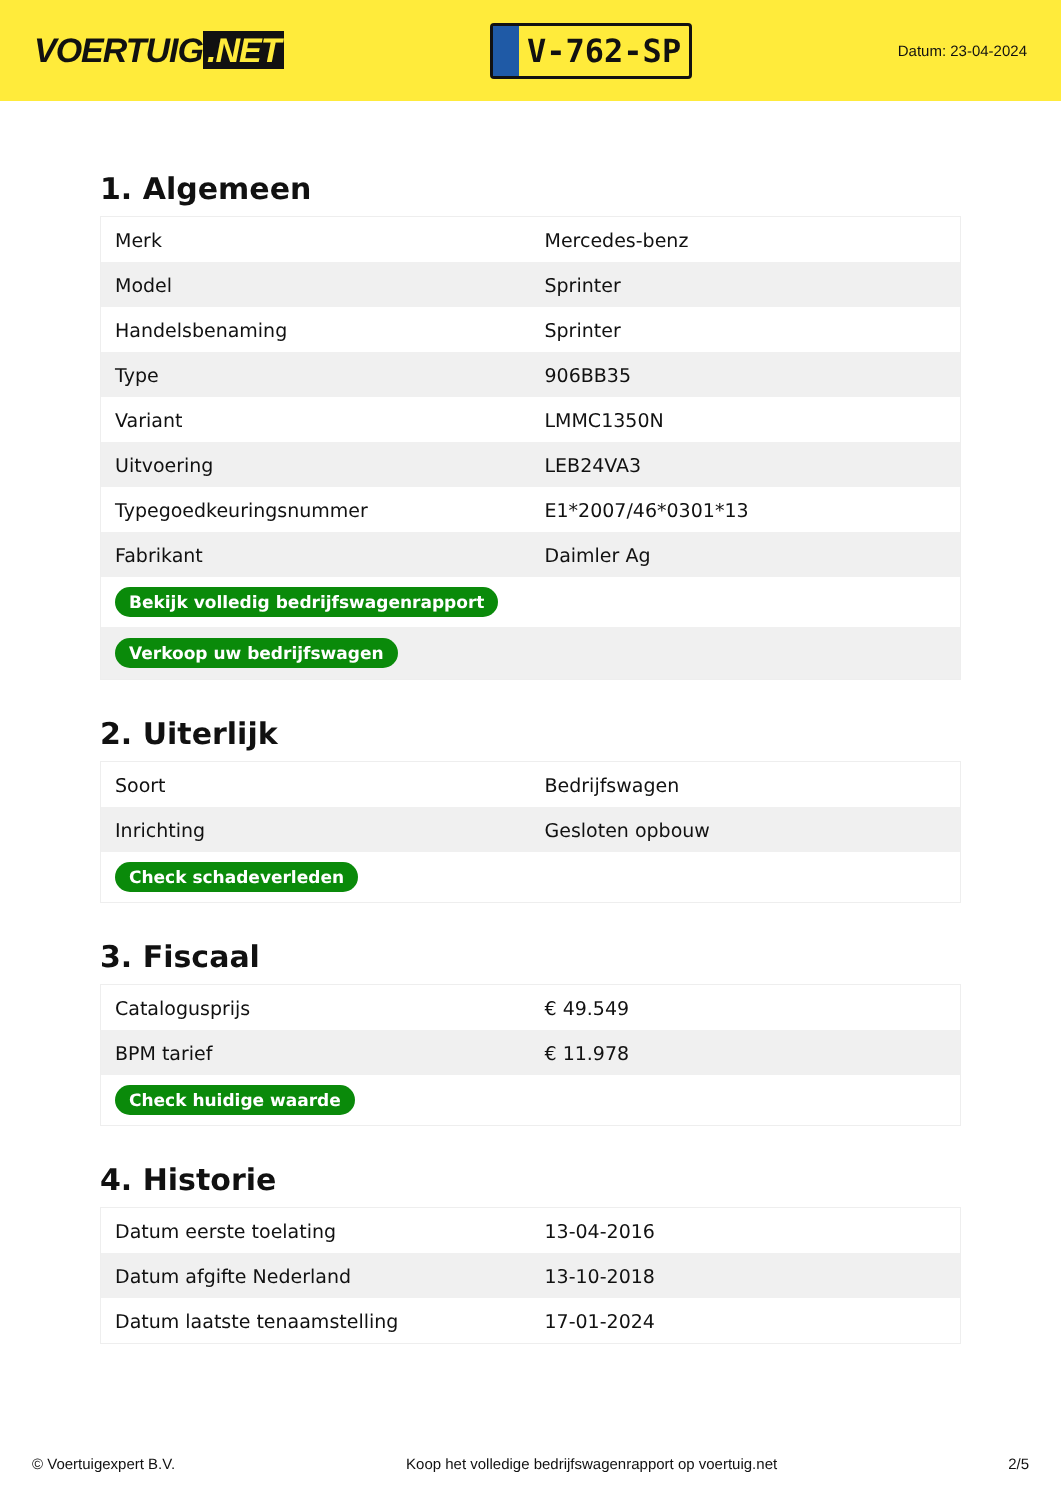VOERTUIG.NET
V-762-SP
Datum: 23-04-2024
1. Algemeen
| Merk | Mercedes-benz |
| Model | Sprinter |
| Handelsbenaming | Sprinter |
| Type | 906BB35 |
| Variant | LMMC1350N |
| Uitvoering | LEB24VA3 |
| Typegoedkeuringsnummer | E1*2007/46*0301*13 |
| Fabrikant | Daimler Ag |
| Bekijk volledig bedrijfswagenrapport | |
| Verkoop uw bedrijfswagen | |
2. Uiterlijk
| Soort | Bedrijfswagen |
| Inrichting | Gesloten opbouw |
| Check schadeverleden | |
3. Fiscaal
| Catalogusprijs | € 49.549 |
| BPM tarief | € 11.978 |
| Check huidige waarde | |
4. Historie
| Datum eerste toelating | 13-04-2016 |
| Datum afgifte Nederland | 13-10-2018 |
| Datum laatste tenaamstelling | 17-01-2024 |
© Voertuigexpert B.V. Koop het volledige bedrijfswagenrapport op voertuig.net 2/5